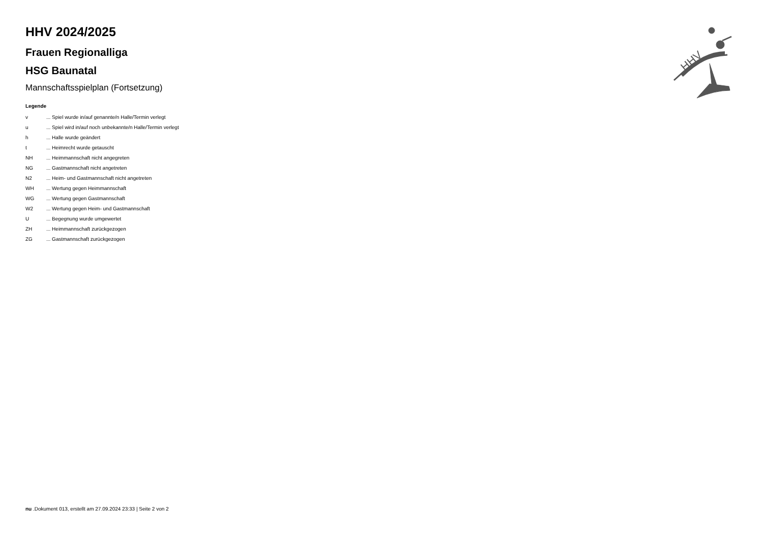HHV
HHV 2024/2025
Frauen Regionalliga
HSG Baunatal
Mannschaftsspielplan (Fortsetzung)
Legende
| v | ... Spiel wurde in/auf genannte/n Halle/Termin verlegt |
| u | ... Spiel wird in/auf noch unbekannte/n Halle/Termin verlegt |
| h | ... Halle wurde geändert |
| t | ... Heimrecht wurde getauscht |
| NH | ... Heimmannschaft nicht angegreten |
| NG | ... Gastmannschaft nicht angetreten |
| N2 | ... Heim- und Gastmannschaft nicht angetreten |
| WH | ... Wertung gegen Heimmannschaft |
| WG | ... Wertung gegen Gastmannschaft |
| W2 | ... Wertung gegen Heim- und Gastmannschaft |
| U | ... Begegnung wurde umgewertet |
| ZH | ... Heimmannschaft zurückgezogen |
| ZG | ... Gastmannschaft zurückgezogen |
nu .Dokument 013, erstellt am 27.09.2024 23:33 | Seite 2 von 2